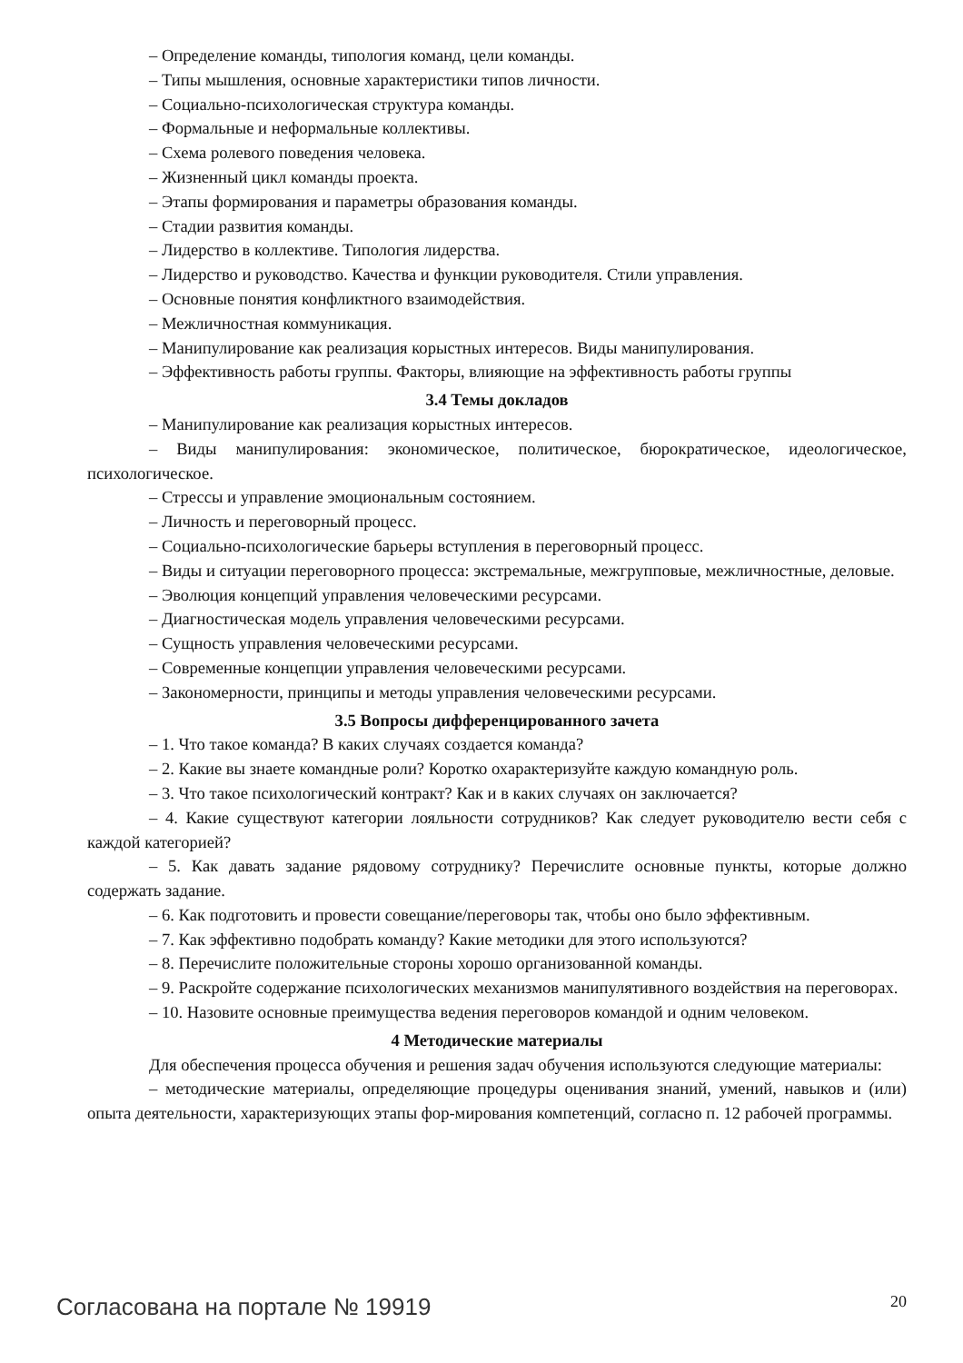– Определение команды, типология команд, цели команды.
– Типы мышления, основные характеристики типов личности.
– Социально-психологическая структура команды.
– Формальные и неформальные коллективы.
– Схема ролевого поведения человека.
– Жизненный цикл команды проекта.
– Этапы формирования и параметры образования команды.
– Стадии развития команды.
– Лидерство в коллективе. Типология лидерства.
– Лидерство и руководство. Качества и функции руководителя. Стили управления.
– Основные понятия конфликтного взаимодействия.
– Межличностная коммуникация.
– Манипулирование как реализация корыстных интересов. Виды манипулирования.
– Эффективность работы группы. Факторы, влияющие на эффективность работы группы
3.4 Темы докладов
– Манипулирование как реализация корыстных интересов.
– Виды манипулирования: экономическое, политическое, бюрократическое, идеологическое, психологическое.
– Стрессы и управление эмоциональным состоянием.
– Личность и переговорный процесс.
– Социально-психологические барьеры вступления в переговорный процесс.
– Виды и ситуации переговорного процесса: экстремальные, межгрупповые, межличностные, деловые.
– Эволюция концепций управления человеческими ресурсами.
– Диагностическая модель управления человеческими ресурсами.
– Сущность управления человеческими ресурсами.
– Современные концепции управления человеческими ресурсами.
– Закономерности, принципы и методы управления человеческими ресурсами.
3.5 Вопросы дифференцированного зачета
– 1. Что такое команда? В каких случаях создается команда?
– 2. Какие вы знаете командные роли? Коротко охарактеризуйте каждую командную роль.
– 3. Что такое психологический контракт? Как и в каких случаях он заключается?
– 4. Какие существуют категории лояльности сотрудников? Как следует руководителю вести себя с каждой категорией?
– 5. Как давать задание рядовому сотруднику? Перечислите основные пункты, которые должно содержать задание.
– 6. Как подготовить и провести совещание/переговоры так, чтобы оно было эффективным.
– 7. Как эффективно подобрать команду? Какие методики для этого используются?
– 8. Перечислите положительные стороны хорошо организованной команды.
– 9. Раскройте содержание психологических механизмов манипулятивного воздействия на переговорах.
– 10. Назовите основные преимущества ведения переговоров командой и одним человеком.
4 Методические материалы
Для обеспечения процесса обучения и решения задач обучения используются следующие материалы:
– методические материалы, определяющие процедуры оценивания знаний, умений, навыков и (или) опыта деятельности, характеризующих этапы фор-мирования компетенций, согласно п. 12 рабочей программы.
Согласована на портале № 19919 20